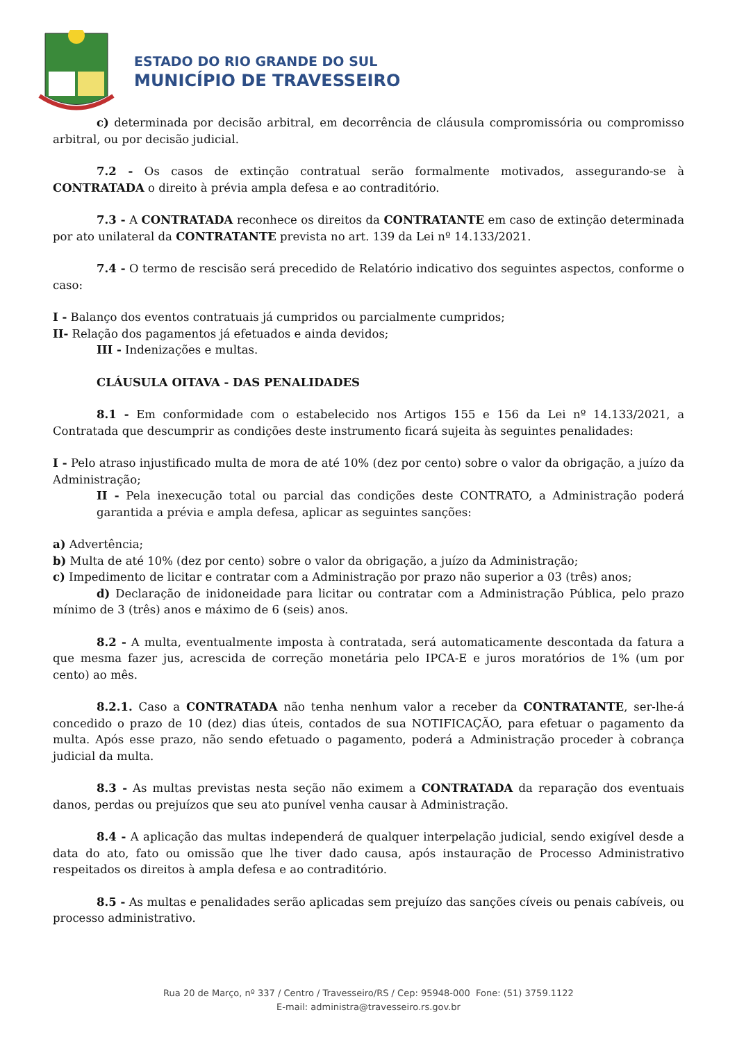ESTADO DO RIO GRANDE DO SUL
MUNICÍPIO DE TRAVESSEIRO
c) determinada por decisão arbitral, em decorrência de cláusula compromissória ou compromisso arbitral, ou por decisão judicial.
7.2 - Os casos de extinção contratual serão formalmente motivados, assegurando-se à CONTRATADA o direito à prévia ampla defesa e ao contraditório.
7.3 - A CONTRATADA reconhece os direitos da CONTRATANTE em caso de extinção determinada por ato unilateral da CONTRATANTE prevista no art. 139 da Lei nº 14.133/2021.
7.4 - O termo de rescisão será precedido de Relatório indicativo dos seguintes aspectos, conforme o caso:
I - Balanço dos eventos contratuais já cumpridos ou parcialmente cumpridos;
II- Relação dos pagamentos já efetuados e ainda devidos;
III - Indenizações e multas.
CLÁUSULA OITAVA - DAS PENALIDADES
8.1 - Em conformidade com o estabelecido nos Artigos 155 e 156 da Lei nº 14.133/2021, a Contratada que descumprir as condições deste instrumento ficará sujeita às seguintes penalidades:
I - Pelo atraso injustificado multa de mora de até 10% (dez por cento) sobre o valor da obrigação, a juízo da Administração;
II - Pela inexecução total ou parcial das condições deste CONTRATO, a Administração poderá garantida a prévia e ampla defesa, aplicar as seguintes sanções:
a) Advertência;
b) Multa de até 10% (dez por cento) sobre o valor da obrigação, a juízo da Administração;
c) Impedimento de licitar e contratar com a Administração por prazo não superior a 03 (três) anos;
d) Declaração de inidoneidade para licitar ou contratar com a Administração Pública, pelo prazo mínimo de 3 (três) anos e máximo de 6 (seis) anos.
8.2 - A multa, eventualmente imposta à contratada, será automaticamente descontada da fatura a que mesma fazer jus, acrescida de correção monetária pelo IPCA-E e juros moratórios de 1% (um por cento) ao mês.
8.2.1. Caso a CONTRATADA não tenha nenhum valor a receber da CONTRATANTE, ser-lhe-á concedido o prazo de 10 (dez) dias úteis, contados de sua NOTIFICAÇÃO, para efetuar o pagamento da multa. Após esse prazo, não sendo efetuado o pagamento, poderá a Administração proceder à cobrança judicial da multa.
8.3 - As multas previstas nesta seção não eximem a CONTRATADA da reparação dos eventuais danos, perdas ou prejuízos que seu ato punível venha causar à Administração.
8.4 - A aplicação das multas independerá de qualquer interpelação judicial, sendo exigível desde a data do ato, fato ou omissão que lhe tiver dado causa, após instauração de Processo Administrativo respeitados os direitos à ampla defesa e ao contraditório.
8.5 - As multas e penalidades serão aplicadas sem prejuízo das sanções cíveis ou penais cabíveis, ou processo administrativo.
Rua 20 de Março, nº 337 / Centro / Travesseiro/RS / Cep: 95948-000 Fone: (51) 3759.1122
E-mail: administra@travesseiro.rs.gov.br